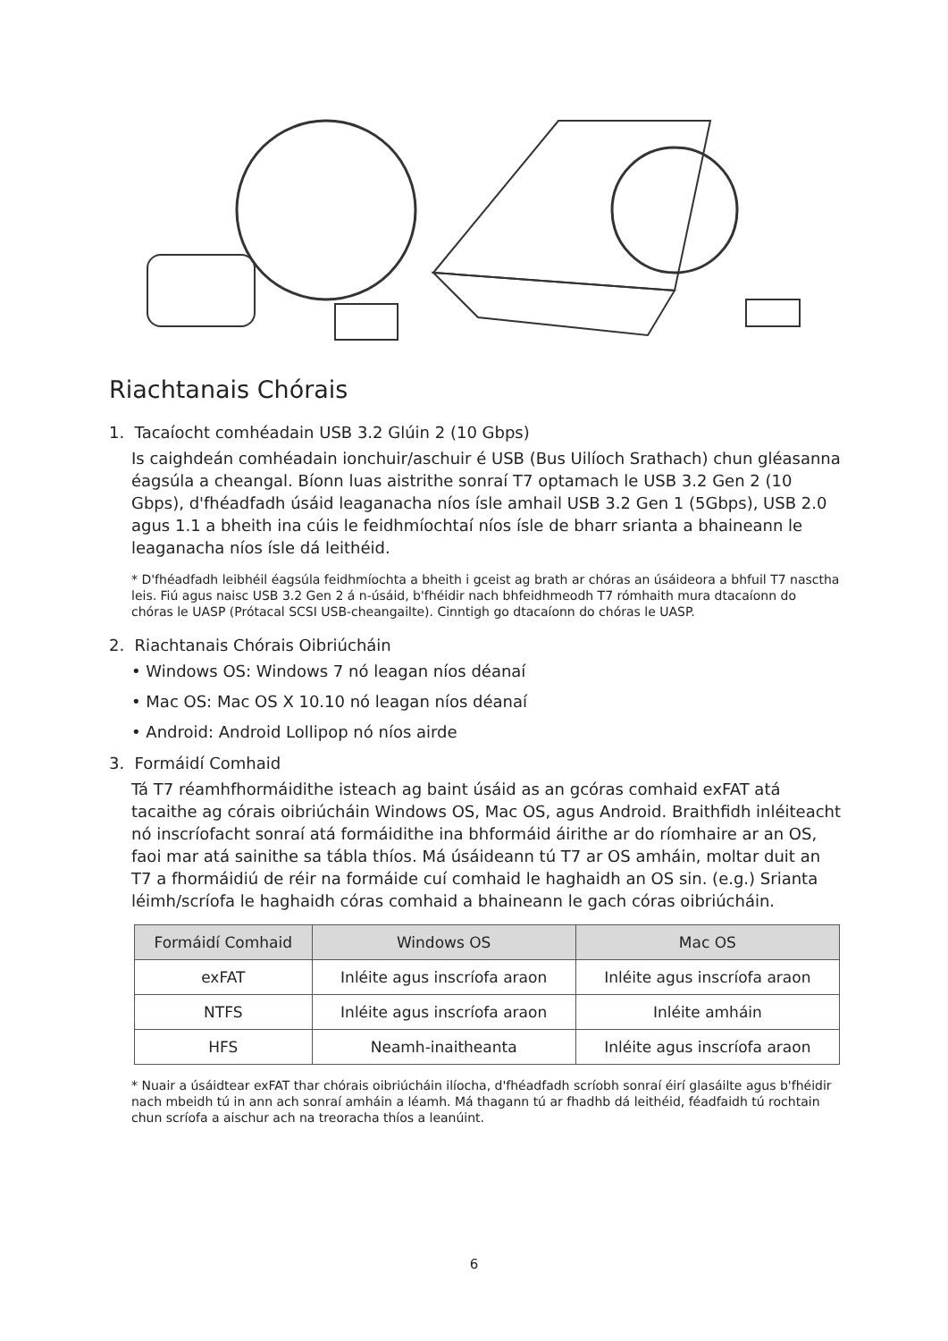Riachtanais Chórais
1. Tacaíocht comhéadain USB 3.2 Glúin 2 (10 Gbps)
Is caighdeán comhéadain ionchuir/aschuir é USB (Bus Uilíoch Srathach) chun gléasanna éagsúla a cheangal. Bíonn luas aistrithe sonraí T7 optamach le USB 3.2 Gen 2 (10 Gbps), d'fhéadfadh úsáid leaganacha níos ísle amhail USB 3.2 Gen 1 (5Gbps), USB 2.0 agus 1.1 a bheith ina cúis le feidhmíochtaí níos ísle de bharr srianta a bhaineann le leaganacha níos ísle dá leithéid.
* D'fhéadfadh leibhéil éagsúla feidhmíochta a bheith i gceist ag brath ar chóras an úsáideora a bhfuil T7 nasctha leis. Fiú agus naisc USB 3.2 Gen 2 á n-úsáid, b'fhéidir nach bhfeidhmeodh T7 rómhaith mura dtacaíonn do chóras le UASP (Prótacal SCSI USB-cheangailte). Cinntigh go dtacaíonn do chóras le UASP.
2. Riachtanais Chórais Oibriúcháin
• Windows OS: Windows 7 nó leagan níos déanaí
• Mac OS: Mac OS X 10.10 nó leagan níos déanaí
• Android: Android Lollipop nó níos airde
3. Formáidí Comhaid
Tá T7 réamhfhormáidithe isteach ag baint úsáid as an gcóras comhaid exFAT atá tacaithe ag córais oibriúcháin Windows OS, Mac OS, agus Android. Braithfidh inléiteacht nó inscríofacht sonraí atá formáidithe ina bhformáid áirithe ar do ríomhaire ar an OS, faoi mar atá sainithe sa tábla thíos. Má úsáideann tú T7 ar OS amháin, moltar duit an T7 a fhormáidiú de réir na formáide cuí comhaid le haghaidh an OS sin. (e.g.) Srianta léimh/scríofa le haghaidh córas comhaid a bhaineann le gach córas oibriúcháin.
| Formáidí Comhaid | Windows OS | Mac OS |
| --- | --- | --- |
| exFAT | Inléite agus inscríofa araon | Inléite agus inscríofa araon |
| NTFS | Inléite agus inscríofa araon | Inléite amháin |
| HFS | Neamh-inaitheanta | Inléite agus inscríofa araon |
* Nuair a úsáidtear exFAT thar chórais oibriúcháin ilíocha, d'fhéadfadh scríobh sonraí éirí glasáilte agus b'fhéidir nach mbeidh tú in ann ach sonraí amháin a léamh. Má thagann tú ar fhadhb dá leithéid, féadfaidh tú rochtain chun scríofa a aischur ach na treoracha thíos a leanúint.
6